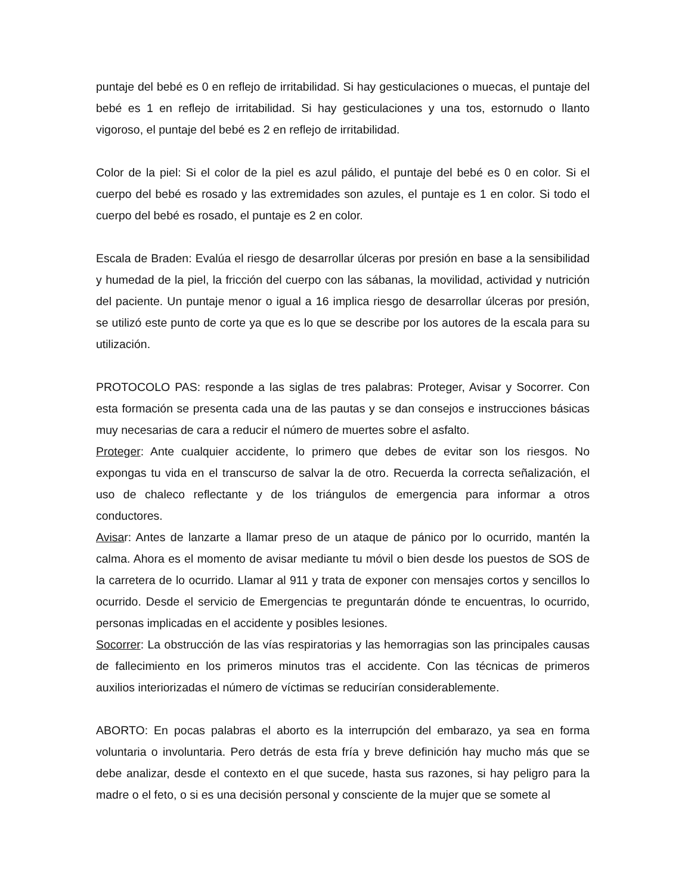puntaje del bebé es 0 en reflejo de irritabilidad. Si hay gesticulaciones o muecas, el puntaje del bebé es 1 en reflejo de irritabilidad. Si hay gesticulaciones y una tos, estornudo o llanto vigoroso, el puntaje del bebé es 2 en reflejo de irritabilidad.
Color de la piel: Si el color de la piel es azul pálido, el puntaje del bebé es 0 en color. Si el cuerpo del bebé es rosado y las extremidades son azules, el puntaje es 1 en color. Si todo el cuerpo del bebé es rosado, el puntaje es 2 en color.
Escala de Braden: Evalúa el riesgo de desarrollar úlceras por presión en base a la sensibilidad y humedad de la piel, la fricción del cuerpo con las sábanas, la movilidad, actividad y nutrición del paciente. Un puntaje menor o igual a 16 implica riesgo de desarrollar úlceras por presión, se utilizó este punto de corte ya que es lo que se describe por los autores de la escala para su utilización.
PROTOCOLO PAS: responde a las siglas de tres palabras: Proteger, Avisar y Socorrer. Con esta formación se presenta cada una de las pautas y se dan consejos e instrucciones básicas muy necesarias de cara a reducir el número de muertes sobre el asfalto.
Proteger: Ante cualquier accidente, lo primero que debes de evitar son los riesgos. No expongas tu vida en el transcurso de salvar la de otro. Recuerda la correcta señalización, el uso de chaleco reflectante y de los triángulos de emergencia para informar a otros conductores.
Avisar: Antes de lanzarte a llamar preso de un ataque de pánico por lo ocurrido, mantén la calma. Ahora es el momento de avisar mediante tu móvil o bien desde los puestos de SOS de la carretera de lo ocurrido. Llamar al 911 y trata de exponer con mensajes cortos y sencillos lo ocurrido. Desde el servicio de Emergencias te preguntarán dónde te encuentras, lo ocurrido, personas implicadas en el accidente y posibles lesiones.
Socorrer: La obstrucción de las vías respiratorias y las hemorragias son las principales causas de fallecimiento en los primeros minutos tras el accidente. Con las técnicas de primeros auxilios interiorizadas el número de víctimas se reducirían considerablemente.
ABORTO: En pocas palabras el aborto es la interrupción del embarazo, ya sea en forma voluntaria o involuntaria. Pero detrás de esta fría y breve definición hay mucho más que se debe analizar, desde el contexto en el que sucede, hasta sus razones, si hay peligro para la madre o el feto, o si es una decisión personal y consciente de la mujer que se somete al